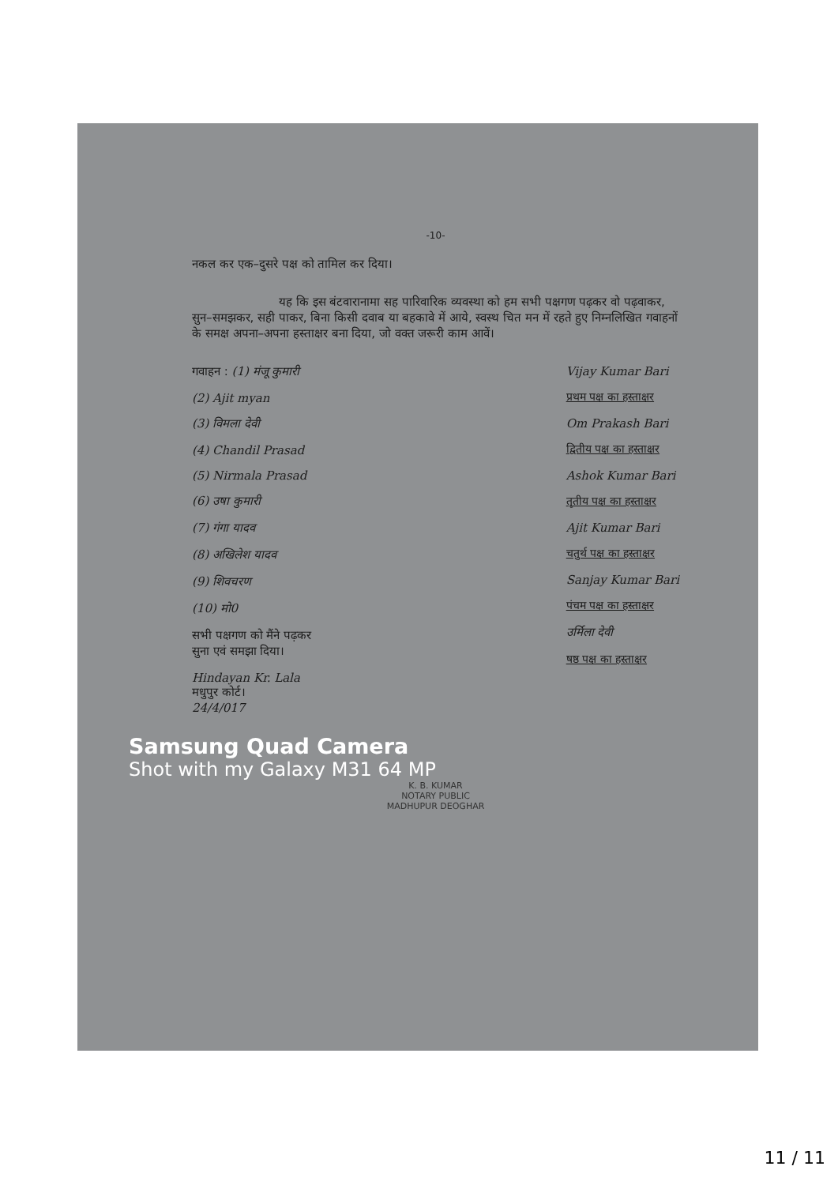-10-
नकल कर एक–दुसरे पक्ष को तामिल कर दिया।
यह कि इस बंटवारानामा सह पारिवारिक व्यवस्था को हम सभी पक्षगण पढ़कर वो पढ़वाकर, सुन–समझकर, सही पाकर, बिना किसी दवाब या बहकावे में आये, स्वस्थ चित मन में रहते हुए निम्नलिखित गवाहनों के समक्ष अपना–अपना हस्ताक्षर बना दिया, जो वक्त जरूरी काम आवें।
गवाहन : (1) मंजू कुमारी
(2) Ajit myan
(3) विमला देवी
(4) Chandil Prasad
(5) Nirmala Prasad
(6) उषा कुमारी
(7) गंगा यादव
(8) अखिलेश यादव
(9) शिवचरण
(10) मो0
सभी पक्षगण को मैंने पढ़कर
सुना एवं समझा दिया।
Hindayan Kr. Lala
मधुपुर कोर्ट।
24/4/017
Vijay Kumar Bari
प्रथम पक्ष का हस्ताक्षर
Om Prakash Bari
द्वितीय पक्ष का हस्ताक्षर
Ashok Kumar Bari
तृतीय पक्ष का हस्ताक्षर
Ajit Kumar Bari
चतुर्थ पक्ष का हस्ताक्षर
Sanjay Kumar Bari
पंचम पक्ष का हस्ताक्षर
उर्मिला देवी
षष्ठ पक्ष का हस्ताक्षर
Samsung Quad Camera
Shot with my Galaxy M31 64 MP
K. B. KUMAR
NOTARY PUBLIC
MADHUPUR DEOGHAR
11 / 11